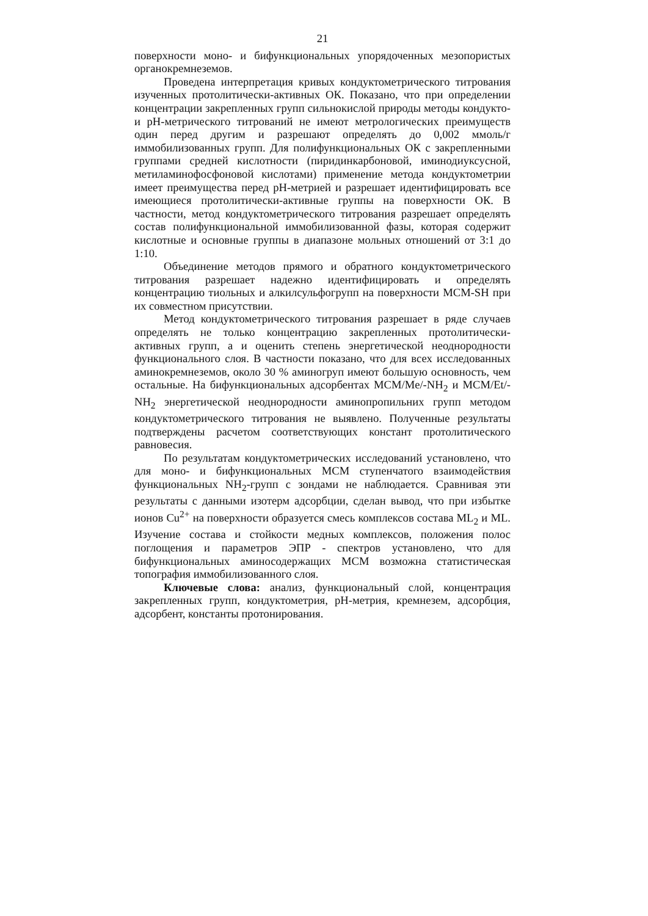21
поверхности моно- и бифункциональных упорядоченных мезопористых органокремнеземов.
Проведена интерпретация кривых кондуктометрического титрования изученных протолитически-активных ОК. Показано, что при определении концентрации закрепленных групп сильнокислой природы методы кондукто- и pH-метрического титрований не имеют метрологических преимуществ один перед другим и разрешают определять до 0,002 ммоль/г иммобилизованных групп. Для полифункциональных ОК с закрепленными группами средней кислотности (пиридинкарбоновой, иминодиуксусной, метиламинофосфоновой кислотами) применение метода кондуктометрии имеет преимущества перед pH-метрией и разрешает идентифицировать все имеющиеся протолитически-активные группы на поверхности ОК. В частности, метод кондуктометрического титрования разрешает определять состав полифункциональной иммобилизованной фазы, которая содержит кислотные и основные группы в диапазоне мольных отношений от 3:1 до 1:10.
Объединение методов прямого и обратного кондуктометрического титрования разрешает надежно идентифицировать и определять концентрацию тиольных и алкилсульфогрупп на поверхности МСМ-SH при их совместном присутствии.
Метод кондуктометрического титрования разрешает в ряде случаев определять не только концентрацию закрепленных протолитически-активных групп, а и оценить степень энергетической неоднородности функционального слоя. В частности показано, что для всех исследованных аминокремнеземов, около 30 % аминогруп имеют большую основность, чем остальные. На бифункциональных адсорбентах МСМ/Me/-NH<sub>2</sub> и МСМ/Et/-NH<sub>2</sub> энергетической неоднородности аминопропильних групп методом кондуктометрического титрования не выявлено. Полученные результаты подтверждены расчетом соответствующих констант протолитического равновесия.
По результатам кондуктометрических исследований установлено, что для моно- и бифункциональных МСМ ступенчатого взаимодействия функциональных NH<sub>2</sub>-групп с зондами не наблюдается. Сравнивая эти результаты с данными изотерм адсорбции, сделан вывод, что при избытке ионов Cu<sup>2+</sup> на поверхности образуется смесь комплексов состава ML<sub>2</sub> и ML. Изучение состава и стойкости медных комплексов, положения полос поглощения и параметров ЭПР - спектров установлено, что для бифункциональных аминосодержащих МСМ возможна статистическая топография иммобилизованного слоя.
Ключевые слова: анализ, функциональный слой, концентрация закрепленных групп, кондуктометрия, pH-метрия, кремнезем, адсорбция, адсорбент, константы протонирования.